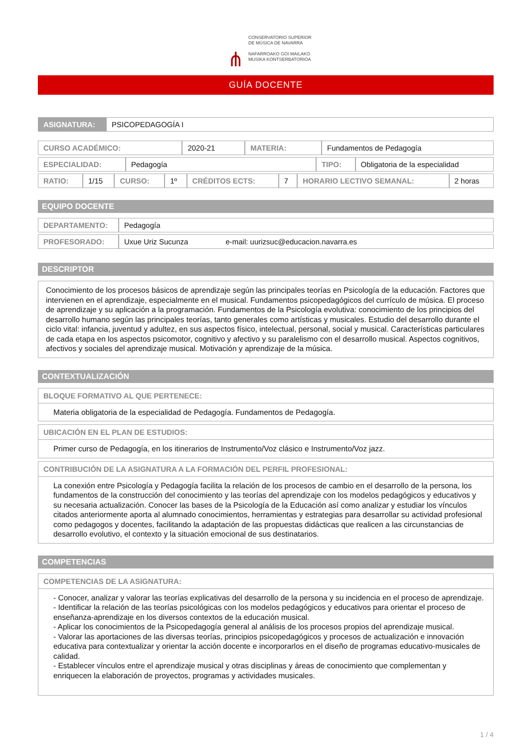⋔
CONSERVATORIO SUPERIOR
DE MÚSICA DE NAVARRA
NAFARROAKO GOI MAILAKO
MUSIKA KONTSERBATORIOA
GUÍA DOCENTE
| ASIGNATURA: | PSICOPEDAGOGÍA I |
| CURSO ACADÉMICO: | 2020-21 | MATERIA: | Fundamentos de Pedagogía |
| ESPECIALIDAD: | Pedagogía | TIPO: | Obligatoria de la especialidad |
| RATIO: | 1/15 | CURSO: | 1º | CRÉDITOS ECTS: | 7 | HORARIO LECTIVO SEMANAL: | 2 horas |
EQUIPO DOCENTE
| DEPARTAMENTO: | Pedagogía |
| PROFESORADO: | Uxue Uriz Sucunza e-mail: uurizsuc@educacion.navarra.es |
DESCRIPTOR
Conocimiento de los procesos básicos de aprendizaje según las principales teorías en Psicología de la educación. Factores que intervienen en el aprendizaje, especialmente en el musical. Fundamentos psicopedagógicos del currículo de música. El proceso de aprendizaje y su aplicación a la programación. Fundamentos de la Psicología evolutiva: conocimiento de los principios del desarrollo humano según las principales teorías, tanto generales como artísticas y musicales. Estudio del desarrollo durante el ciclo vital: infancia, juventud y adultez, en sus aspectos físico, intelectual, personal, social y musical. Características particulares de cada etapa en los aspectos psicomotor, cognitivo y afectivo y su paralelismo con el desarrollo musical. Aspectos cognitivos, afectivos y sociales del aprendizaje musical. Motivación y aprendizaje de la música.
CONTEXTUALIZACIÓN
BLOQUE FORMATIVO AL QUE PERTENECE:
Materia obligatoria de la especialidad de Pedagogía. Fundamentos de Pedagogía.
UBICACIÓN EN EL PLAN DE ESTUDIOS:
Primer curso de Pedagogía, en los itinerarios de Instrumento/Voz clásico e Instrumento/Voz jazz.
CONTRIBUCIÓN DE LA ASIGNATURA A LA FORMACIÓN DEL PERFIL PROFESIONAL:
La conexión entre Psicología y Pedagogía facilita la relación de los procesos de cambio en el desarrollo de la persona, los fundamentos de la construcción del conocimiento y las teorías del aprendizaje con los modelos pedagógicos y educativos y su necesaria actualización. Conocer las bases de la Psicología de la Educación así como analizar y estudiar los vínculos citados anteriormente aporta al alumnado conocimientos, herramientas y estrategias para desarrollar su actividad profesional como pedagogos y docentes, facilitando la adaptación de las propuestas didácticas que realicen a las circunstancias de desarrollo evolutivo, el contexto y la situación emocional de sus destinatarios.
COMPETENCIAS
COMPETENCIAS DE LA ASIGNATURA:
- Conocer, analizar y valorar las teorías explicativas del desarrollo de la persona y su incidencia en el proceso de aprendizaje.
- Identificar la relación de las teorías psicológicas con los modelos pedagógicos y educativos para orientar el proceso de enseñanza-aprendizaje en los diversos contextos de la educación musical.
- Aplicar los conocimientos de la Psicopedagogía general al análisis de los procesos propios del aprendizaje musical.
- Valorar las aportaciones de las diversas teorías, principios psicopedagógicos y procesos de actualización e innovación educativa para contextualizar y orientar la acción docente e incorporarlos en el diseño de programas educativo-musicales de calidad.
- Establecer vínculos entre el aprendizaje musical y otras disciplinas y áreas de conocimiento que complementan y enriquecen la elaboración de proyectos, programas y actividades musicales.
1 / 4